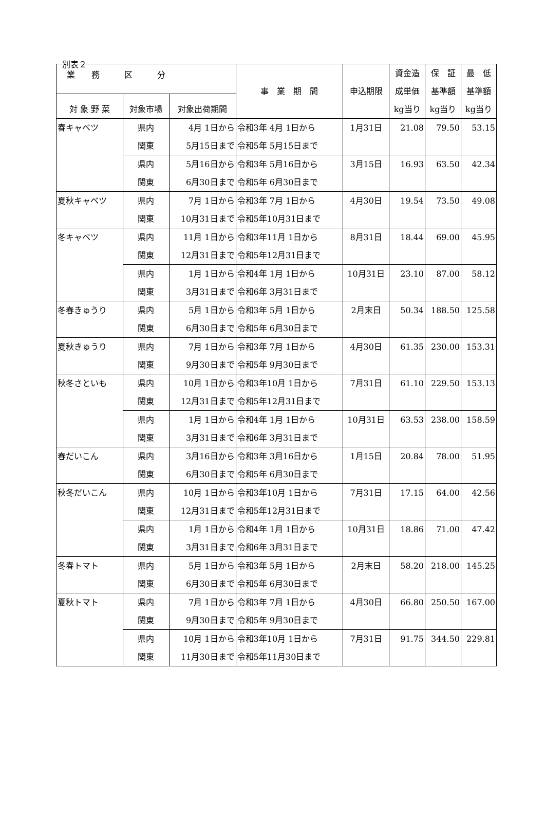別表２
| 業 務 区 分 | | | 事 業 期 間 | 申込期限 | 資金造 成単価 kg当り | 保 証 基準額 kg当り | 最 低 基準額 kg当り |
| --- | --- | --- | --- | --- | --- | --- | --- |
| 対 象 野 菜 | 対象市場 | 対象出荷期間 | | | | | |
| 春キャベツ | 県内 関東 | 4月 1日から 5月15日まで | 令和3年 4月 1日から 令和5年 5月15日まで | 1月31日 | 21.08 | 79.50 | 53.15 |
| | 県内 関東 | 5月16日から 6月30日まで | 令和3年 5月16日から 令和5年 6月30日まで | 3月15日 | 16.93 | 63.50 | 42.34 |
| 夏秋キャベツ | 県内 関東 | 7月 1日から 10月31日まで | 令和3年 7月 1日から 令和5年10月31日まで | 4月30日 | 19.54 | 73.50 | 49.08 |
| 冬キャベツ | 県内 関東 | 11月 1日から 12月31日まで | 令和3年11月 1日から 令和5年12月31日まで | 8月31日 | 18.44 | 69.00 | 45.95 |
| | 県内 関東 | 1月 1日から 3月31日まで | 令和4年 1月 1日から 令和6年 3月31日まで | 10月31日 | 23.10 | 87.00 | 58.12 |
| 冬春きゅうり | 県内 関東 | 5月 1日から 6月30日まで | 令和3年 5月 1日から 令和5年 6月30日まで | 2月末日 | 50.34 | 188.50 | 125.58 |
| 夏秋きゅうり | 県内 関東 | 7月 1日から 9月30日まで | 令和3年 7月 1日から 令和5年 9月30日まで | 4月30日 | 61.35 | 230.00 | 153.31 |
| 秋冬さといも | 県内 関東 | 10月 1日から 12月31日まで | 令和3年10月 1日から 令和5年12月31日まで | 7月31日 | 61.10 | 229.50 | 153.13 |
| | 県内 関東 | 1月 1日から 3月31日まで | 令和4年 1月 1日から 令和6年 3月31日まで | 10月31日 | 63.53 | 238.00 | 158.59 |
| 春だいこん | 県内 関東 | 3月16日から 6月30日まで | 令和3年 3月16日から 令和5年 6月30日まで | 1月15日 | 20.84 | 78.00 | 51.95 |
| 秋冬だいこん | 県内 関東 | 10月 1日から 12月31日まで | 令和3年10月 1日から 令和5年12月31日まで | 7月31日 | 17.15 | 64.00 | 42.56 |
| | 県内 関東 | 1月 1日から 3月31日まで | 令和4年 1月 1日から 令和6年 3月31日まで | 10月31日 | 18.86 | 71.00 | 47.42 |
| 冬春トマト | 県内 関東 | 5月 1日から 6月30日まで | 令和3年 5月 1日から 令和5年 6月30日まで | 2月末日 | 58.20 | 218.00 | 145.25 |
| 夏秋トマト | 県内 関東 | 7月 1日から 9月30日まで | 令和3年 7月 1日から 令和5年 9月30日まで | 4月30日 | 66.80 | 250.50 | 167.00 |
| | 県内 関東 | 10月 1日から 11月30日まで | 令和3年10月 1日から 令和5年11月30日まで | 7月31日 | 91.75 | 344.50 | 229.81 |